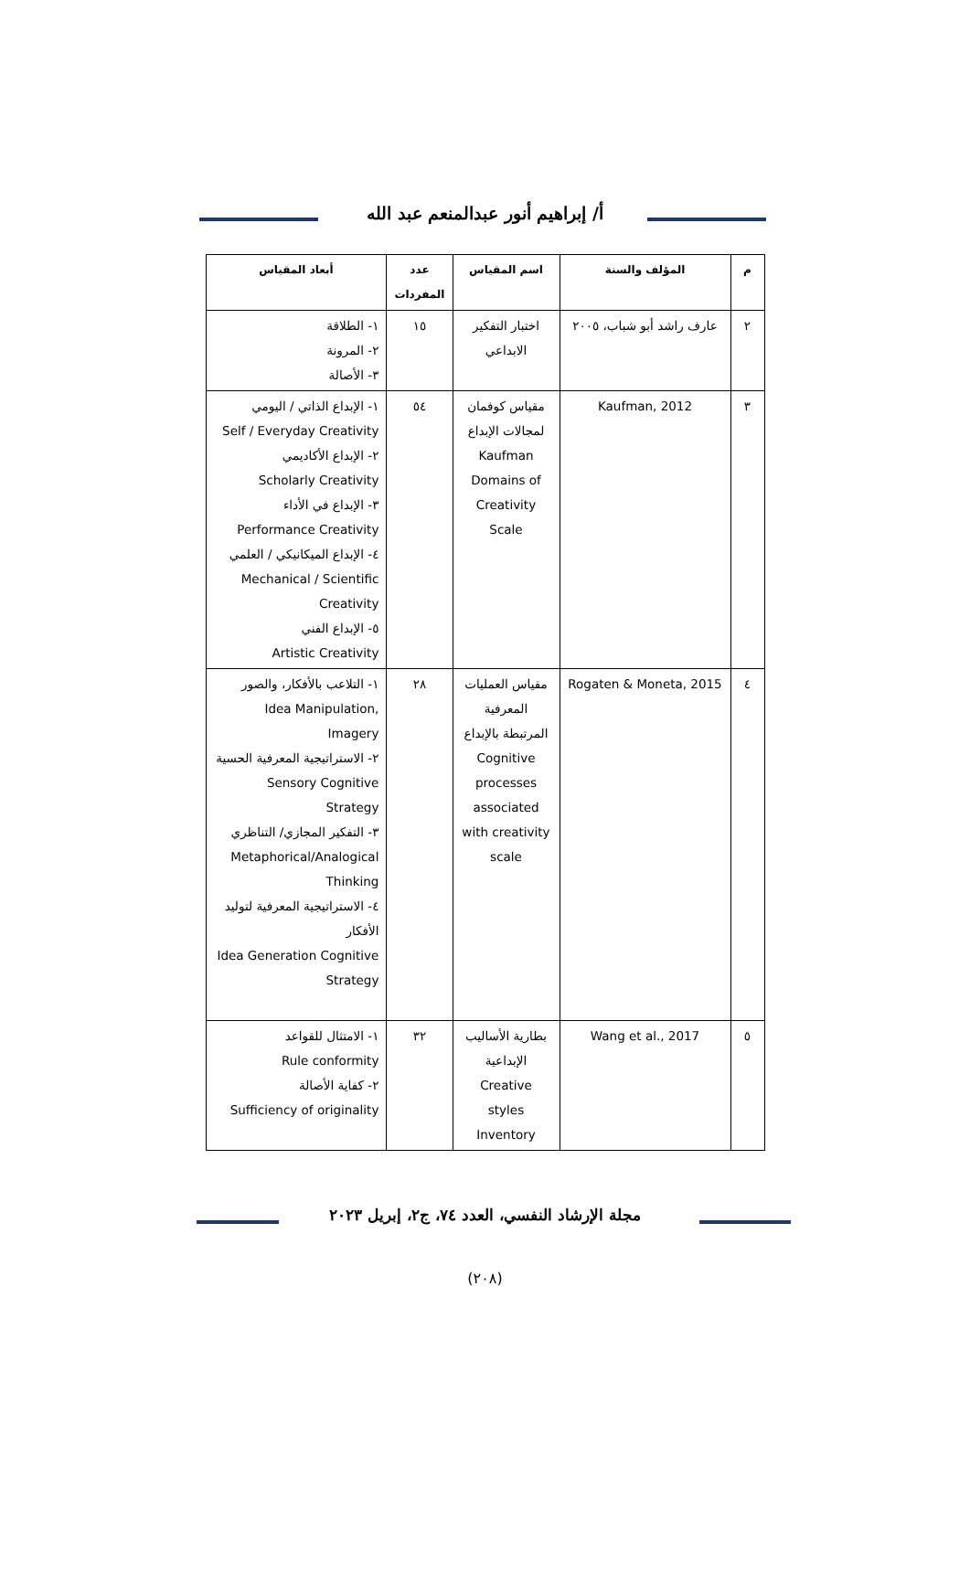أ/ إبراهيم أنور عبدالمنعم عبد الله
| م | المؤلف والسنة | اسم المقياس | عدد المفردات | أبعاد المقياس |
| --- | --- | --- | --- | --- |
| ٢ | عارف راشد أبو شباب، ٢٠٠٥ | اختبار التفكير الابداعي | ١٥ | ١- الطلاقة ٢- المرونة ٣- الأصالة |
| ٣ | Kaufman, 2012 | مقياس كوفمان لمجالات الإبداع Kaufman Domains of Creativity Scale | ٥٤ | ١- الإبداع الذاتي / اليومي Self / Everyday Creativity ٢- الإبداع الأكاديمي Scholarly Creativity ٣- الإبداع في الأداء Performance Creativity ٤- الإبداع الميكانيكي / العلمي Mechanical / Scientific Creativity ٥- الإبداع الفني Artistic Creativity |
| ٤ | Rogaten & Moneta, 2015 | مقياس العمليات المعرفية المرتبطة بالإبداع Cognitive processes associated with creativity scale | ٢٨ | ١- التلاعب بالأفكار، والصور Idea Manipulation, Imagery ٢- الاستراتيجية المعرفية الحسية Sensory Cognitive Strategy ٣- التفكير المجازي/ التناظري Metaphorical/Analogical Thinking ٤- الاستراتيجية المعرفية لتوليد الأفكار Idea Generation Cognitive Strategy |
| ٥ | Wang et al., 2017 | بطارية الأساليب الإبداعية Creative styles Inventory | ٣٢ | ١- الامتثال للقواعد Rule conformity ٢- كفاية الأصالة Sufficiency of originality |
مجلة الإرشاد النفسي، العدد ٧٤، ج٢، إبريل ٢٠٢٣
(٢٠٨)